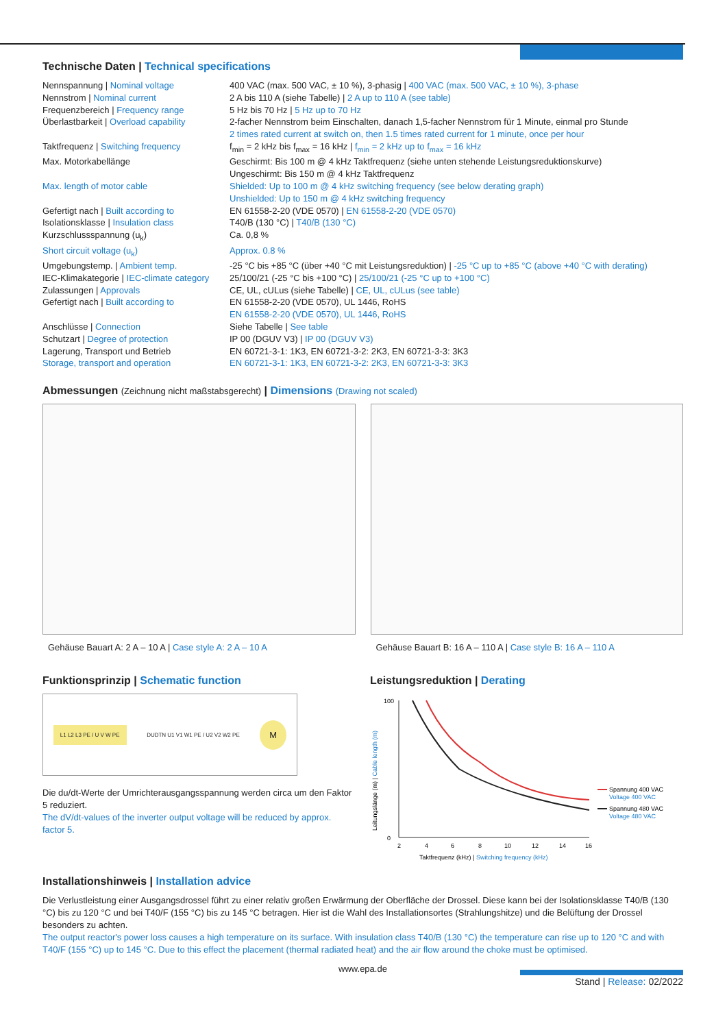Technische Daten | Technical specifications
| Nennspannung / Nominal voltage | 400 VAC (max. 500 VAC, ± 10 %), 3-phasig / 400 VAC (max. 500 VAC, ± 10 %), 3-phase |
| Nennstrom / Nominal current | 2 A bis 110 A (siehe Tabelle) / 2 A up to 110 A (see table) |
| Frequenzbereich / Frequency range | 5 Hz bis 70 Hz / 5 Hz up to 70 Hz |
| Überlastbarkeit / Overload capability | 2-facher Nennstrom beim Einschalten, danach 1,5-facher Nennstrom für 1 Minute, einmal pro Stunde 2 times rated current at switch on, then 1.5 times rated current for 1 minute, once per hour |
| Taktfrequenz / Switching frequency | f<sub>min</sub> = 2 kHz bis f<sub>max</sub> = 16 kHz / f<sub>min</sub> = 2 kHz up to f<sub>max</sub> = 16 kHz |
| Max. Motorkabellänge Max. length of motor cable | Geschirmt: Bis 100 m @ 4 kHz Taktfrequenz (siehe unten stehende Leistungsreduktionskurve) Ungeschirmt: Bis 150 m @ 4 kHz Taktfrequenz Shielded: Up to 100 m @ 4 kHz switching frequency (see below derating graph) Unshielded: Up to 150 m @ 4 kHz switching frequency |
| Gefertigt nach / Built according to | EN 61558-2-20 (VDE 0570) / EN 61558-2-20 (VDE 0570) |
| Isolationsklasse / Insulation class | T40/B (130 °C) / T40/B (130 °C) |
| Kurzschlussspannung (u<sub>k</sub>) | Ca. 0,8 % |
| Short circuit voltage (u<sub>k</sub>) | Approx. 0.8 % |
| Umgebungstemp. / Ambient temp. | -25 °C bis +85 °C (über +40 °C mit Leistungsreduktion) / -25 °C up to +85 °C (above +40 °C with derating) |
| IEC-Klimakategorie / IEC-climate category | 25/100/21 (-25 °C bis +100 °C) / 25/100/21 (-25 °C up to +100 °C) |
| Zulassungen / Approvals | CE, UL, cULus (siehe Tabelle) / CE, UL, cULus (see table) |
| Gefertigt nach / Built according to | EN 61558-2-20 (VDE 0570), UL 1446, RoHS EN 61558-2-20 (VDE 0570), UL 1446, RoHS |
| Anschlüsse / Connection | Siehe Tabelle / See table |
| Schutzart / Degree of protection | IP 00 (DGUV V3) / IP 00 (DGUV V3) |
| Lagerung, Transport und Betrieb Storage, transport and operation | EN 60721-3-1: 1K3, EN 60721-3-2: 2K3, EN 60721-3-3: 3K3 EN 60721-3-1: 1K3, EN 60721-3-2: 2K3, EN 60721-3-3: 3K3 |
Abmessungen (Zeichnung nicht maßstabsgerecht) | Dimensions (Drawing not scaled)
Gehäuse Bauart A: 2 A – 10 A | Case style A: 2 A – 10 A
Gehäuse Bauart B: 16 A – 110 A | Case style B: 16 A – 110 A
Funktionsprinzip | Schematic function
L1 L2 L3 PE / U V W PE DUDTN U1 V1 W1 PE / U2 V2 W2 PE M
Die du/dt-Werte der Umrichterausgangsspannung werden circa um den Faktor 5 reduziert.
The dV/dt-values of the inverter output voltage will be reduced by approx. factor 5.
Leistungsreduktion | Derating
Leitungslänge (m) | Cable length (m)
100
0
2
4
6
8
10
12
14
16
Spannung 400 VAC
Voltage 400 VAC
Spannung 480 VAC
Voltage 480 VAC
Taktfrequenz (kHz) | Switching frequency (kHz)
Installationshinweis | Installation advice
Die Verlustleistung einer Ausgangsdrossel führt zu einer relativ großen Erwärmung der Oberfläche der Drossel. Diese kann bei der Isolationsklasse T40/B (130 °C) bis zu 120 °C und bei T40/F (155 °C) bis zu 145 °C betragen. Hier ist die Wahl des Installationsortes (Strahlungshitze) und die Belüftung der Drossel besonders zu achten.
The output reactor's power loss causes a high temperature on its surface. With insulation class T40/B (130 °C) the temperature can rise up to 120 °C and with T40/F (155 °C) up to 145 °C. Due to this effect the placement (thermal radiated heat) and the air flow around the choke must be optimised.
www.epa.de
Stand | Release: 02/2022